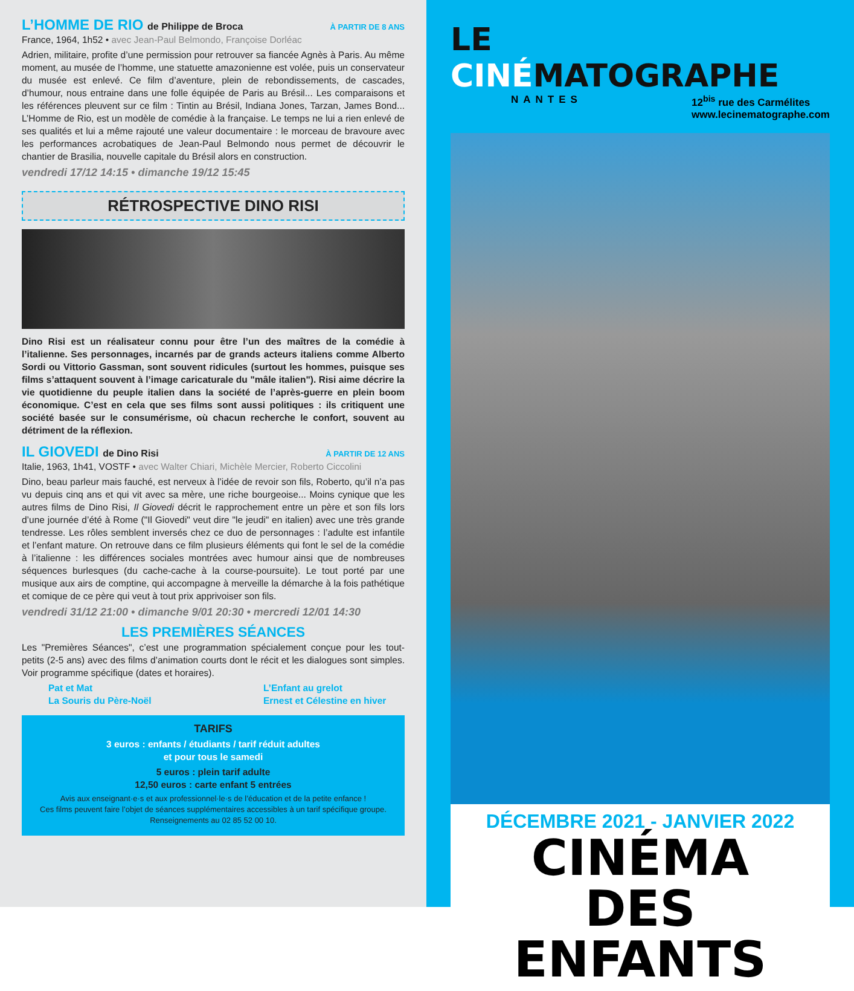L’HOMME DE RIO de Philippe de Broca À PARTIR DE 8 ANS
France, 1964, 1h52 • avec Jean-Paul Belmondo, Françoise Dorléac
Adrien, militaire, profite d’une permission pour retrouver sa fiancée Agnès à Paris. Au même moment, au musée de l’homme, une statuette amazonienne est volée, puis un conservateur du musée est enlevé. Ce film d’aventure, plein de rebondissements, de cascades, d’humour, nous entraine dans une folle équipée de Paris au Brésil... Les comparaisons et les références pleuvent sur ce film : Tintin au Brésil, Indiana Jones, Tarzan, James Bond... L’Homme de Rio, est un modèle de comédie à la française. Le temps ne lui a rien enlevé de ses qualités et lui a même rajouté une valeur documentaire : le morceau de bravoure avec les performances acrobatiques de Jean-Paul Belmondo nous permet de découvrir le chantier de Brasilia, nouvelle capitale du Brésil alors en construction.
vendredi 17/12 14:15 • dimanche 19/12 15:45
RÉTROSPECTIVE DINO RISI
Dino Risi est un réalisateur connu pour être l’un des maîtres de la comédie à l’italienne. Ses personnages, incarnés par de grands acteurs italiens comme Alberto Sordi ou Vittorio Gassman, sont souvent ridicules (surtout les hommes, puisque ses films s’attaquent souvent à l’image caricaturale du "mâle italien"). Risi aime décrire la vie quotidienne du peuple italien dans la société de l’après-guerre en plein boom économique. C’est en cela que ses films sont aussi politiques : ils critiquent une société basée sur le consumérisme, où chacun recherche le confort, souvent au détriment de la réflexion.
IL GIOVEDI de Dino Risi À PARTIR DE 12 ANS
Italie, 1963, 1h41, VOSTF • avec Walter Chiari, Michèle Mercier, Roberto Ciccolini
Dino, beau parleur mais fauché, est nerveux à l’idée de revoir son fils, Roberto, qu’il n’a pas vu depuis cinq ans et qui vit avec sa mère, une riche bourgeoise... Moins cynique que les autres films de Dino Risi, Il Giovedi décrit le rapprochement entre un père et son fils lors d’une journée d’été à Rome ("Il Giovedi" veut dire "le jeudi" en italien) avec une très grande tendresse. Les rôles semblent inversés chez ce duo de personnages : l’adulte est infantile et l’enfant mature. On retrouve dans ce film plusieurs éléments qui font le sel de la comédie à l’italienne : les différences sociales montrées avec humour ainsi que de nombreuses séquences burlesques (du cache-cache à la course-poursuite). Le tout porté par une musique aux airs de comptine, qui accompagne à merveille la démarche à la fois pathétique et comique de ce père qui veut à tout prix apprivoiser son fils.
vendredi 31/12 21:00 • dimanche 9/01 20:30 • mercredi 12/01 14:30
LES PREMIÈRES SÉANCES
Les "Premières Séances", c’est une programmation spécialement conçue pour les tout-petits (2-5 ans) avec des films d’animation courts dont le récit et les dialogues sont simples. Voir programme spécifique (dates et horaires).
Pat et Mat
La Souris du Père-Noël
L’Enfant au grelot
Ernest et Célestine en hiver
TARIFS
3 euros : enfants / étudiants / tarif réduit adultes
et pour tous le samedi
5 euros : plein tarif adulte
12,50 euros : carte enfant 5 entrées
Avis aux enseignant·e·s et aux professionnel·le·s de l’éducation et de la petite enfance !
Ces films peuvent faire l’objet de séances supplémentaires accessibles à un tarif spécifique groupe. Renseignements au 02 85 52 00 10.
LE CINÉMATOGRAPHE
NANTES 12<sup>bis</sup> rue des Carmélites
www.lecinematographe.com
DÉCEMBRE 2021 - JANVIER 2022
CINÉMA DES ENFANTS